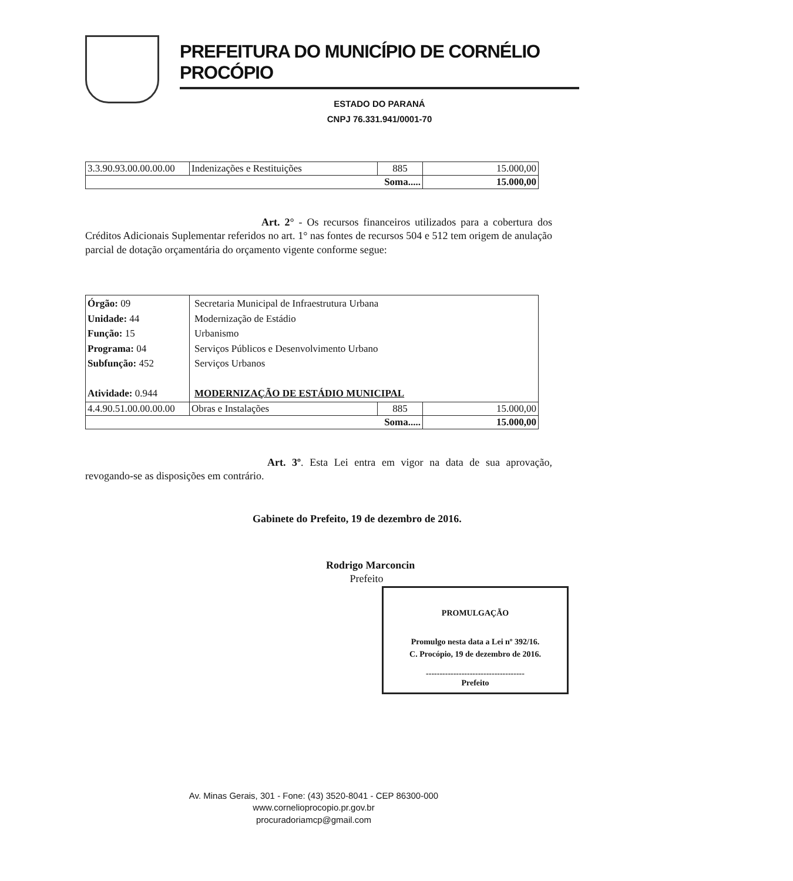PREFEITURA DO MUNICÍPIO DE CORNÉLIO PROCÓPIO
ESTADO DO PARANÁ
CNPJ 76.331.941/0001-70
| 3.3.90.93.00.00.00.00 | Indenizações e Restituições | 885 | 15.000,00 |
| Soma..... | | | 15.000,00 |
Art. 2° - Os recursos financeiros utilizados para a cobertura dos Créditos Adicionais Suplementar referidos no art. 1° nas fontes de recursos 504 e 512 tem origem de anulação parcial de dotação orçamentária do orçamento vigente conforme segue:
| Órgão: 09 Unidade: 44 Função: 15 Programa: 04 Subfunção: 452 Atividade: 0.944 | Secretaria Municipal de Infraestrutura Urbana Modernização de Estádio Urbanismo Serviços Públicos e Desenvolvimento Urbano Serviços Urbanos MODERNIZAÇÃO DE ESTÁDIO MUNICIPAL | | |
| 4.4.90.51.00.00.00.00 | Obras e Instalações | 885 | 15.000,00 |
| Soma..... | | | 15.000,00 |
Art. 3º. Esta Lei entra em vigor na data de sua aprovação, revogando-se as disposições em contrário.
Gabinete do Prefeito, 19 de dezembro de 2016.
Rodrigo Marconcin
Prefeito
PROMULGAÇÃO
Promulgo nesta data a Lei nº 392/16.
C. Procópio, 19 de dezembro de 2016.
------------------------------------
Prefeito
Av. Minas Gerais, 301 - Fone: (43) 3520-8041 - CEP 86300-000
www.cornelioprocopio.pr.gov.br
procuradoriamcp@gmail.com